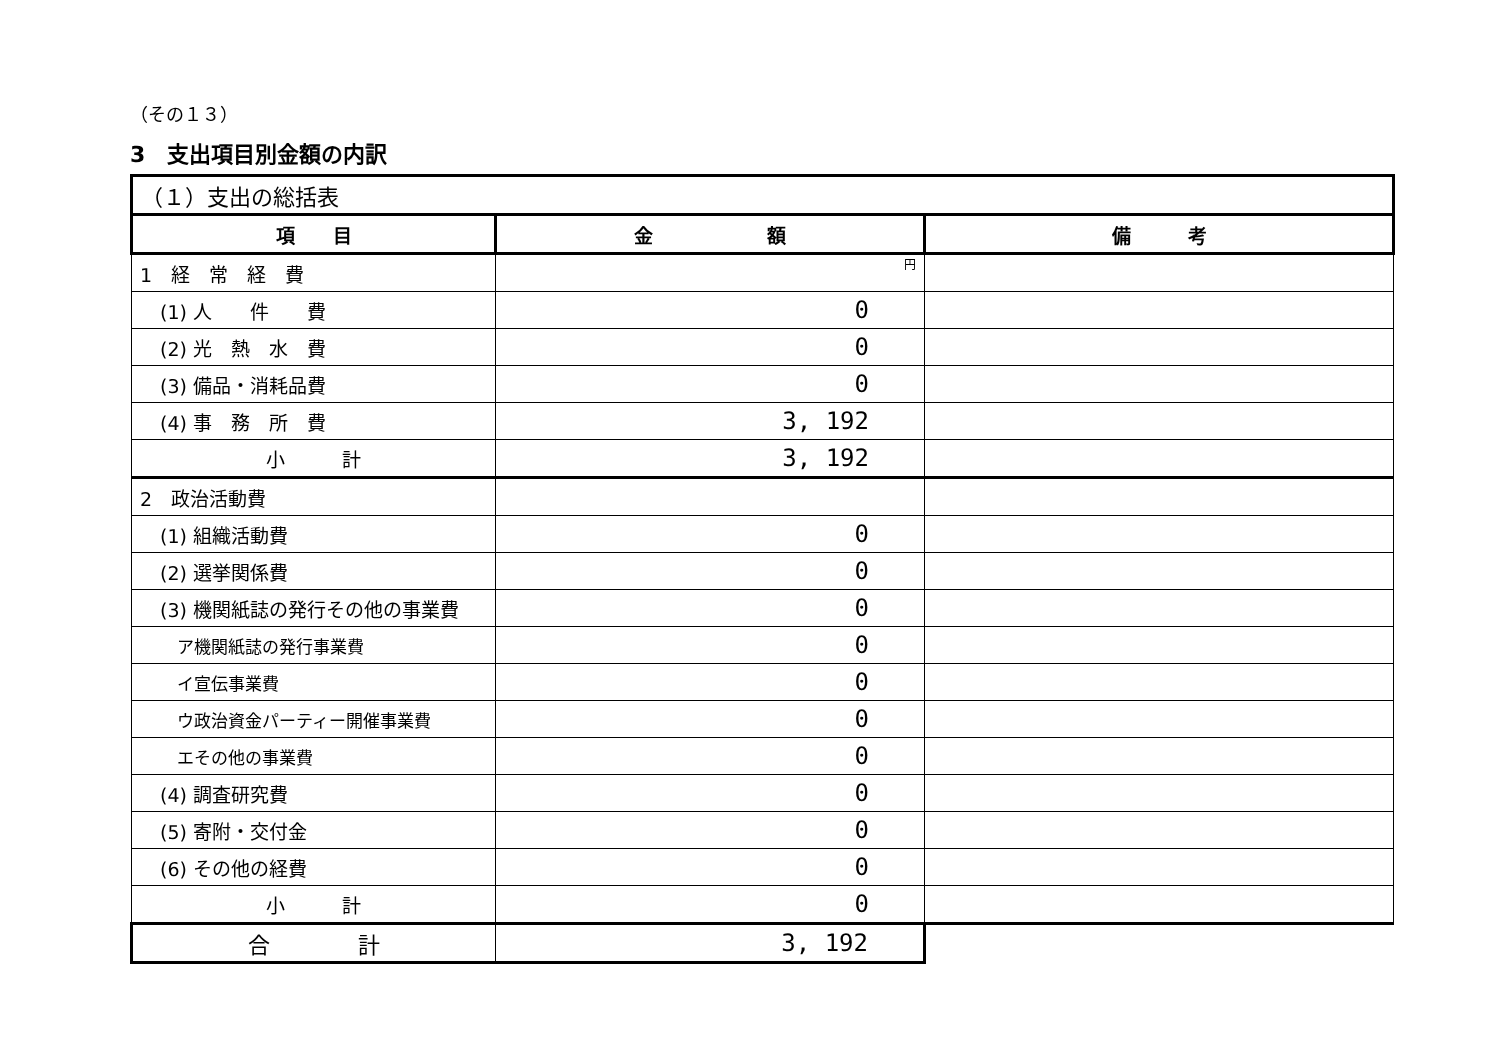（その１３）
3　支出項目別金額の内訳
| （１）支出の総括表 | | |
| --- | --- | --- |
| 項 目 | 金 額 | 備 考 |
| 1 経 常 経 費 | 円 | |
| (1) 人 件 費 | 0 | |
| (2) 光 熱 水 費 | 0 | |
| (3) 備品・消耗品費 | 0 | |
| (4) 事 務 所 費 | 3, 192 | |
| 小 計 | 3, 192 | |
| 2 政治活動費 | | |
| (1) 組織活動費 | 0 | |
| (2) 選挙関係費 | 0 | |
| (3) 機関紙誌の発行その他の事業費 | 0 | |
| ア機関紙誌の発行事業費 | 0 | |
| イ宣伝事業費 | 0 | |
| ウ政治資金パーティー開催事業費 | 0 | |
| エその他の事業費 | 0 | |
| (4) 調査研究費 | 0 | |
| (5) 寄附・交付金 | 0 | |
| (6) その他の経費 | 0 | |
| 小 計 | 0 | |
| 合 計 | 3, 192 | |